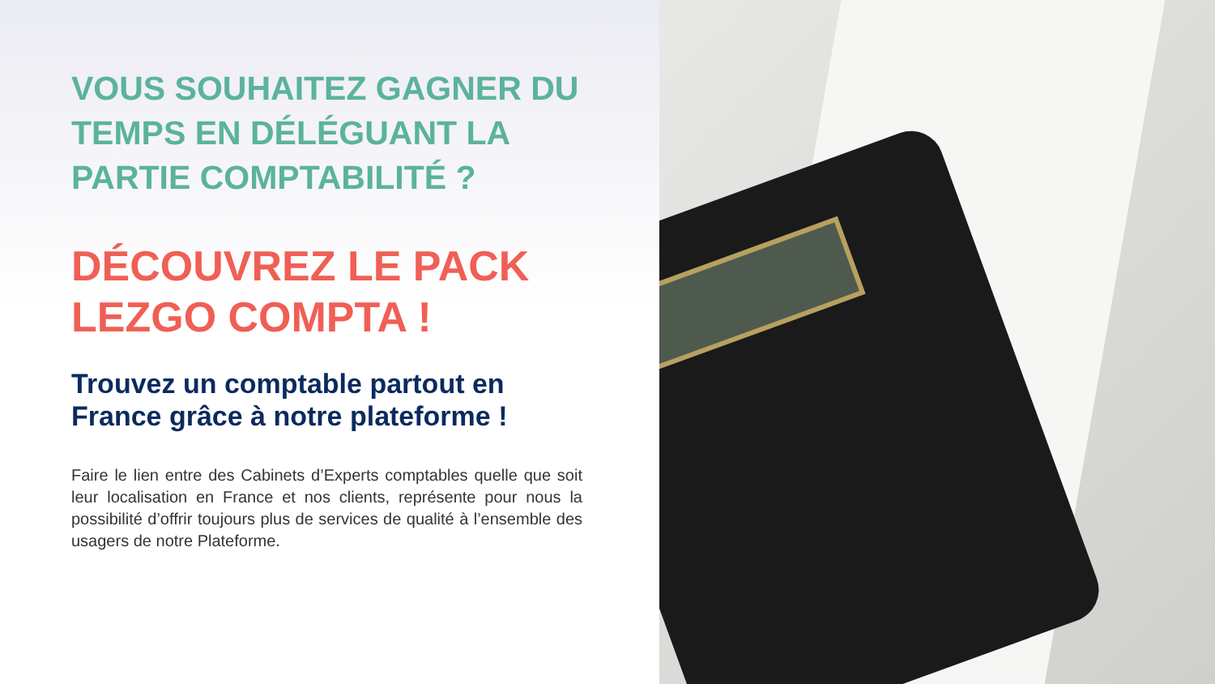VOUS SOUHAITEZ GAGNER DU TEMPS EN DÉLÉGUANT LA PARTIE COMPTABILITÉ ?
DÉCOUVREZ LE PACK LEZGO COMPTA !
Trouvez un comptable partout en France grâce à notre plateforme !
Faire le lien entre des Cabinets d’Experts comptables quelle que soit leur localisation en France et nos clients, représente pour nous la possibilité d’offrir toujours plus de services de qualité à l’ensemble des usagers de notre Plateforme.